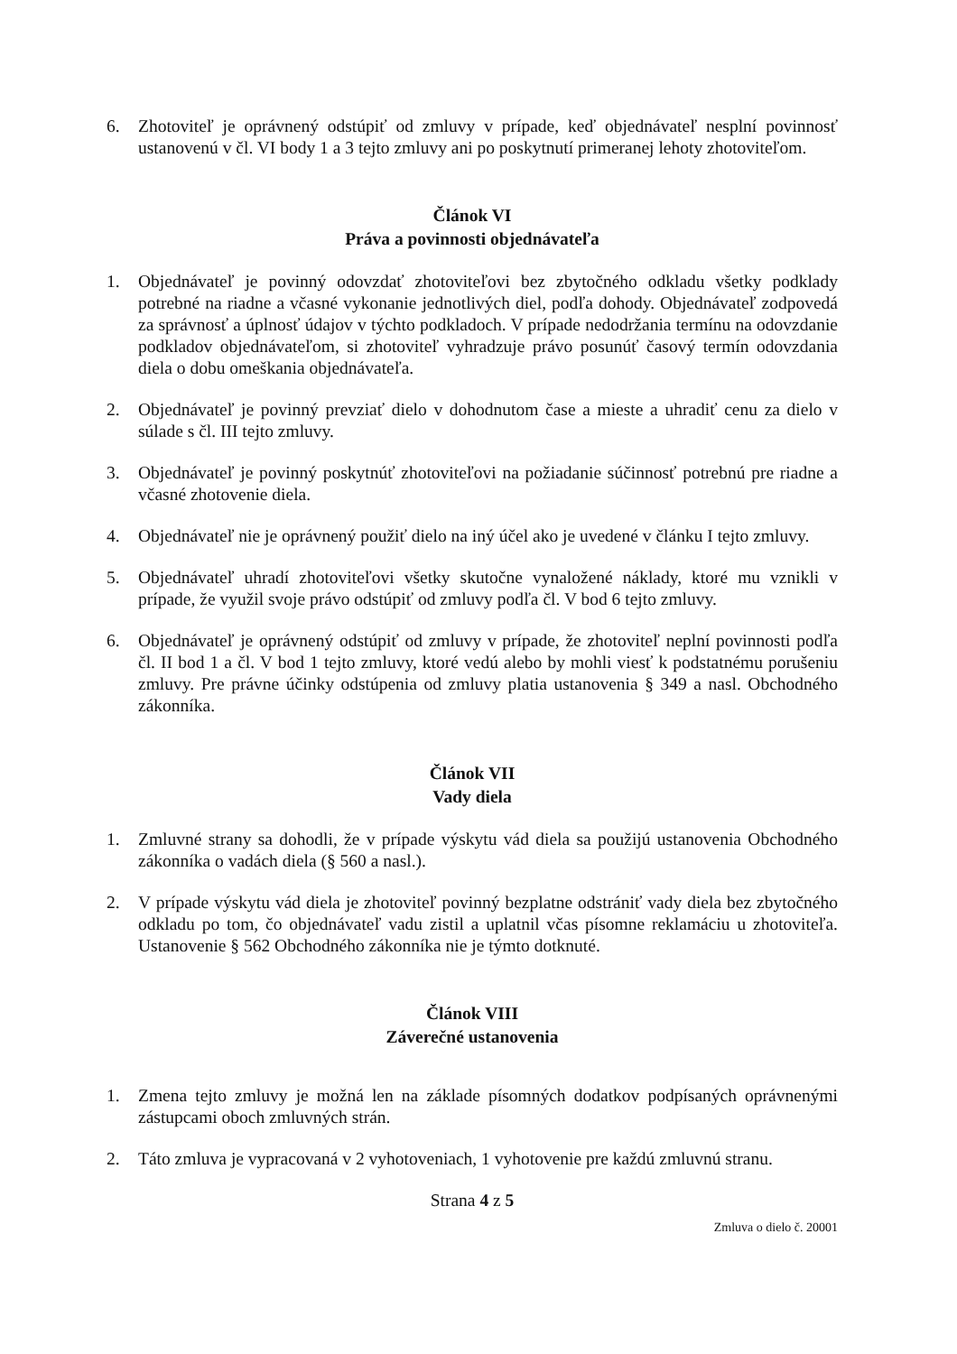6. Zhotoviteľ je oprávnený odstúpiť od zmluvy v prípade, keď objednávateľ nesplní povinnosť ustanovenú v čl. VI body 1 a 3 tejto zmluvy ani po poskytnutí primeranej lehoty zhotoviteľom.
Článok VI
Práva a povinnosti objednávateľa
1. Objednávateľ je povinný odovzdať zhotoviteľovi bez zbytočného odkladu všetky podklady potrebné na riadne a včasné vykonanie jednotlivých diel, podľa dohody. Objednávateľ zodpovedá za správnosť a úplnosť údajov v týchto podkladoch. V prípade nedodržania termínu na odovzdanie podkladov objednávateľom, si zhotoviteľ vyhradzuje právo posunúť časový termín odovzdania diela o dobu omeškania objednávateľa.
2. Objednávateľ je povinný prevziať dielo v dohodnutom čase a mieste a uhradiť cenu za dielo v súlade s čl. III tejto zmluvy.
3. Objednávateľ je povinný poskytnúť zhotoviteľovi na požiadanie súčinnosť potrebnú pre riadne a včasné zhotovenie diela.
4. Objednávateľ nie je oprávnený použiť dielo na iný účel ako je uvedené v článku I tejto zmluvy.
5. Objednávateľ uhradí zhotoviteľovi všetky skutočne vynaložené náklady, ktoré mu vznikli v prípade, že využil svoje právo odstúpiť od zmluvy podľa čl. V bod 6 tejto zmluvy.
6. Objednávateľ je oprávnený odstúpiť od zmluvy v prípade, že zhotoviteľ neplní povinnosti podľa čl. II bod 1 a čl. V bod 1 tejto zmluvy, ktoré vedú alebo by mohli viesť k podstatnému porušeniu zmluvy. Pre právne účinky odstúpenia od zmluvy platia ustanovenia § 349 a nasl. Obchodného zákonníka.
Článok VII
Vady diela
1. Zmluvné strany sa dohodli, že v prípade výskytu vád diela sa použijú ustanovenia Obchodného zákonníka o vadách diela (§ 560 a nasl.).
2. V prípade výskytu vád diela je zhotoviteľ povinný bezplatne odstrániť vady diela bez zbytočného odkladu po tom, čo objednávateľ vadu zistil a uplatnil včas písomne reklamáciu u zhotoviteľa. Ustanovenie § 562 Obchodného zákonníka nie je týmto dotknuté.
Článok VIII
Záverečné ustanovenia
1. Zmena tejto zmluvy je možná len na základe písomných dodatkov podpísaných oprávnenými zástupcami oboch zmluvných strán.
2. Táto zmluva je vypracovaná v 2 vyhotoveniach, 1 vyhotovenie pre každú zmluvnú stranu.
Strana 4 z 5
Zmluva o dielo č. 20001